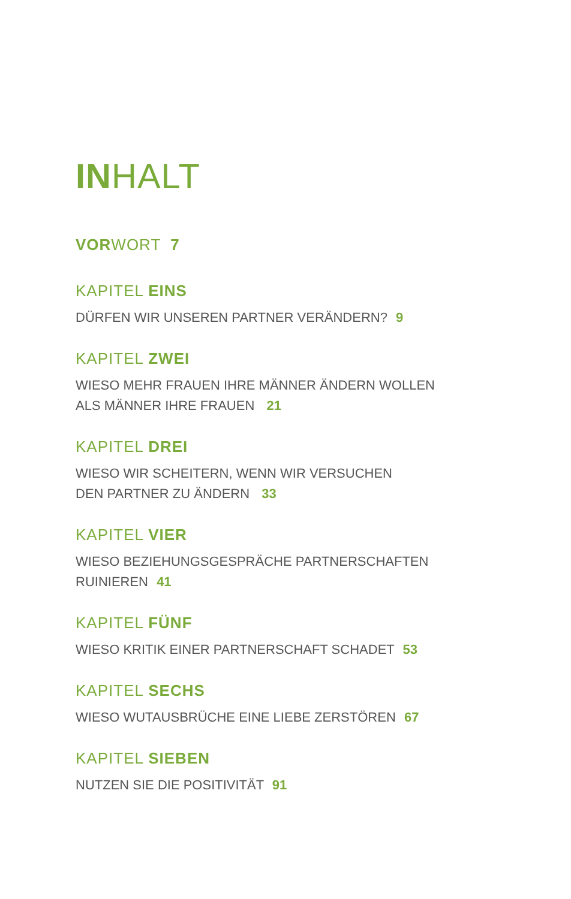INHALT
VORWORT 7
KAPITEL EINS
DÜRFEN WIR UNSEREN PARTNER VERÄNDERN? 9
KAPITEL ZWEI
WIESO MEHR FRAUEN IHRE MÄNNER ÄNDERN WOLLEN
ALS MÄNNER IHRE FRAUEN 21
KAPITEL DREI
WIESO WIR SCHEITERN, WENN WIR VERSUCHEN
DEN PARTNER ZU ÄNDERN 33
KAPITEL VIER
WIESO BEZIEHUNGSGESPRÄCHE PARTNERSCHAFTEN
RUINIEREN 41
KAPITEL FÜNF
WIESO KRITIK EINER PARTNERSCHAFT SCHADET 53
KAPITEL SECHS
WIESO WUTAUSBRÜCHE EINE LIEBE ZERSTÖREN 67
KAPITEL SIEBEN
NUTZEN SIE DIE POSITIVITÄT 91